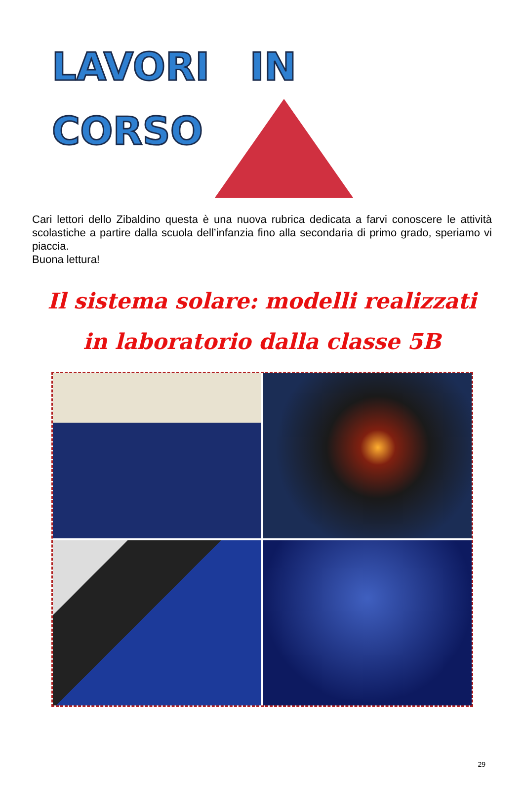LAVORI IN
CORSO
Cari lettori dello Zibaldino questa è una nuova rubrica dedicata a farvi conoscere le attività scolastiche a partire dalla scuola dell’infanzia fino alla secondaria di primo grado, speriamo vi piaccia.
Buona lettura!
Il sistema solare: modelli realizzati
in laboratorio dalla classe 5B
29